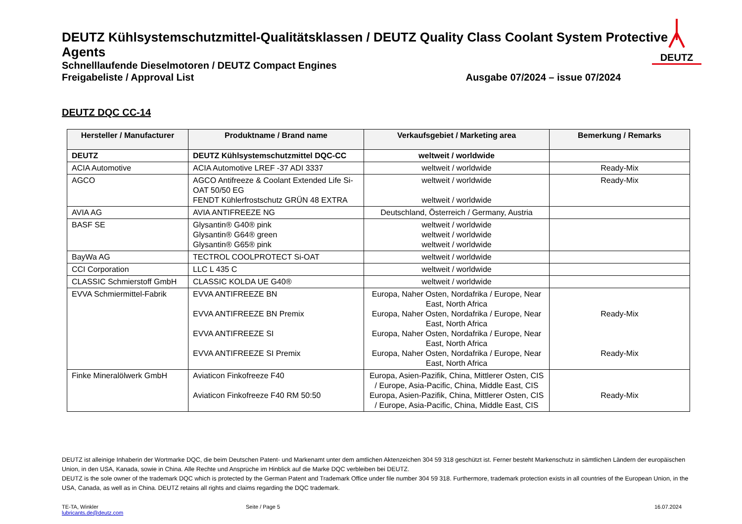DEUTZ Kühlsystemschutzmittel-Qualitätsklassen / DEUTZ Quality Class Coolant System Protective Agents
Schnelllaufende Dieselmotoren / DEUTZ Compact Engines
Freigabeliste / Approval List Ausgabe 07/2024 – issue 07/2024
DEUTZ
DEUTZ DQC CC-14
| Hersteller / Manufacturer | Produktname / Brand name | Verkaufsgebiet / Marketing area | Bemerkung / Remarks |
| --- | --- | --- | --- |
| DEUTZ | DEUTZ Kühlsystemschutzmittel DQC-CC | weltweit / worldwide | |
| ACIA Automotive | ACIA Automotive LREF -37 ADI 3337 | weltweit / worldwide | Ready-Mix |
| AGCO | AGCO Antifreeze & Coolant Extended Life Si-OAT 50/50 EG FENDT Kühlerfrostschutz GRÜN 48 EXTRA | weltweit / worldwide weltweit / worldwide | Ready-Mix |
| AVIA AG | AVIA ANTIFREEZE NG | Deutschland, Österreich / Germany, Austria | |
| BASF SE | Glysantin® G40® pink Glysantin® G64® green Glysantin® G65® pink | weltweit / worldwide weltweit / worldwide weltweit / worldwide | |
| BayWa AG | TECTROL COOLPROTECT Si-OAT | weltweit / worldwide | |
| CCI Corporation | LLC L 435 C | weltweit / worldwide | |
| CLASSIC Schmierstoff GmbH | CLASSIC KOLDA UE G40® | weltweit / worldwide | |
| EVVA Schmiermittel-Fabrik | EVVA ANTIFREEZE BN EVVA ANTIFREEZE BN Premix EVVA ANTIFREEZE SI EVVA ANTIFREEZE SI Premix | Europa, Naher Osten, Nordafrika / Europe, Near East, North Africa Europa, Naher Osten, Nordafrika / Europe, Near East, North Africa Europa, Naher Osten, Nordafrika / Europe, Near East, North Africa Europa, Naher Osten, Nordafrika / Europe, Near East, North Africa | Ready-Mix Ready-Mix |
| Finke Mineralölwerk GmbH | Aviaticon Finkofreeze F40 Aviaticon Finkofreeze F40 RM 50:50 | Europa, Asien-Pazifik, China, Mittlerer Osten, CIS / Europe, Asia-Pacific, China, Middle East, CIS Europa, Asien-Pazifik, China, Mittlerer Osten, CIS / Europe, Asia-Pacific, China, Middle East, CIS | Ready-Mix |
DEUTZ ist alleinige Inhaberin der Wortmarke DQC, die beim Deutschen Patent- und Markenamt unter dem amtlichen Aktenzeichen 304 59 318 geschützt ist. Ferner besteht Markenschutz in sämtlichen Ländern der europäischen Union, in den USA, Kanada, sowie in China. Alle Rechte und Ansprüche im Hinblick auf die Marke DQC verbleiben bei DEUTZ.
DEUTZ is the sole owner of the trademark DQC which is protected by the German Patent and Trademark Office under file number 304 59 318. Furthermore, trademark protection exists in all countries of the European Union, in the USA, Canada, as well as in China. DEUTZ retains all rights and claims regarding the DQC trademark.
TE-TA, Winkler
lubricants.de@deutz.com
Seite / Page 5 16.07.2024